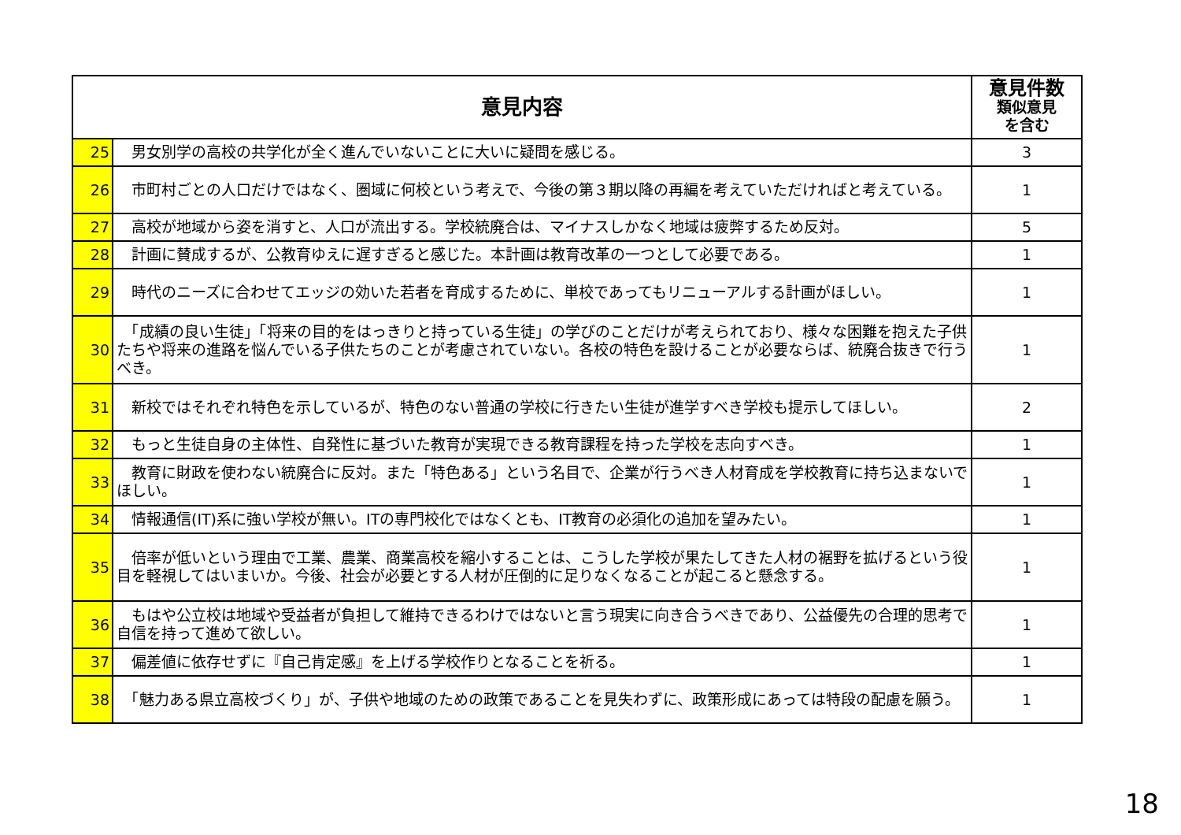| 意見内容 | | 意見件数 類似意見 を含む |
| --- | --- | --- |
| 25 | 男女別学の高校の共学化が全く進んでいないことに大いに疑問を感じる。 | 3 |
| 26 | 市町村ごとの人口だけではなく、圏域に何校という考えで、今後の第３期以降の再編を考えていただければと考えている。 | 1 |
| 27 | 高校が地域から姿を消すと、人口が流出する。学校統廃合は、マイナスしかなく地域は疲弊するため反対。 | 5 |
| 28 | 計画に賛成するが、公教育ゆえに遅すぎると感じた。本計画は教育改革の一つとして必要である。 | 1 |
| 29 | 時代のニーズに合わせてエッジの効いた若者を育成するために、単校であってもリニューアルする計画がほしい。 | 1 |
| 30 | 「成績の良い生徒」「将来の目的をはっきりと持っている生徒」の学びのことだけが考えられており、様々な困難を抱えた子供たちや将来の進路を悩んでいる子供たちのことが考慮されていない。各校の特色を設けることが必要ならば、統廃合抜きで行うべき。 | 1 |
| 31 | 新校ではそれぞれ特色を示しているが、特色のない普通の学校に行きたい生徒が進学すべき学校も提示してほしい。 | 2 |
| 32 | もっと生徒自身の主体性、自発性に基づいた教育が実現できる教育課程を持った学校を志向すべき。 | 1 |
| 33 | 教育に財政を使わない統廃合に反対。また「特色ある」という名目で、企業が行うべき人材育成を学校教育に持ち込まないでほしい。 | 1 |
| 34 | 情報通信(IT)系に強い学校が無い。ITの専門校化ではなくとも、IT教育の必須化の追加を望みたい。 | 1 |
| 35 | 倍率が低いという理由で工業、農業、商業高校を縮小することは、こうした学校が果たしてきた人材の裾野を拡げるという役目を軽視してはいまいか。今後、社会が必要とする人材が圧倒的に足りなくなることが起こると懸念する。 | 1 |
| 36 | もはや公立校は地域や受益者が負担して維持できるわけではないと言う現実に向き合うべきであり、公益優先の合理的思考で自信を持って進めて欲しい。 | 1 |
| 37 | 偏差値に依存せずに『自己肯定感』を上げる学校作りとなることを祈る。 | 1 |
| 38 | 「魅力ある県立高校づくり」が、子供や地域のための政策であることを見失わずに、政策形成にあっては特段の配慮を願う。 | 1 |
18